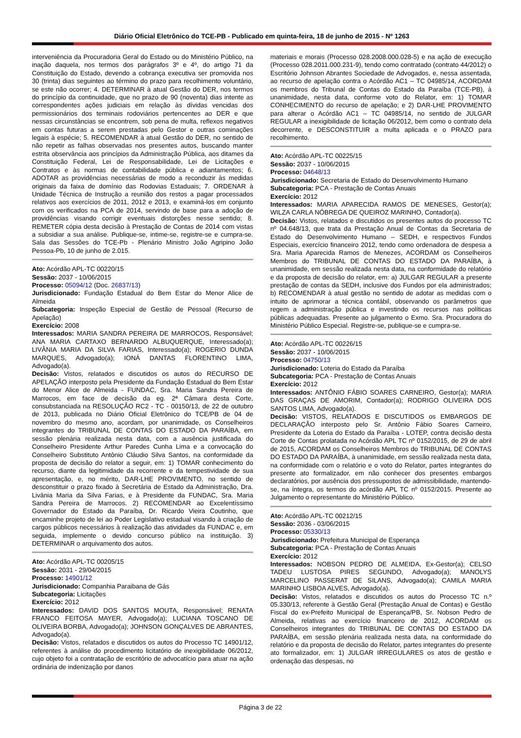Diário Oficial Eletrônico do TCE-PB - Publicado em quinta-feira, 18 de junho de 2015 - Nº 1263
interveniência da Procuradoria Geral do Estado ou do Ministério Público, na inação daquela, nos termos dos parágrafos 3º e 4º, do artigo 71 da Constituição do Estado, devendo a cobrança executiva ser promovida nos 30 (trinta) dias seguintes ao término do prazo para recolhimento voluntário, se este não ocorrer; 4. DETERMINAR à atual Gestão do DER, nos termos do princípio da continuidade, que no prazo de 90 (noventa) dias intente as correspondentes ações judiciais em relação às dívidas vencidas dos permissionários dos terminais rodoviários pertencentes ao DER e que nessas circunstâncias se encontrem, sob pena de multa, reflexos negativos em contas futuras a serem prestadas pelo Gestor e outras cominações legais à espécie; 5. RECOMENDAR à atual Gestão do DER, no sentido de não repetir as falhas observadas nos presentes autos, buscando manter estrita observância aos princípios da Administração Pública, aos ditames da Constituição Federal, Lei de Responsabilidade, Lei de Licitações e Contratos e às normas de contabilidade pública e adiantamentos; 6. ADOTAR as providências necessárias de modo a reconduzir às medidas originais da faixa de domínio das Rodovias Estaduais; 7. ORDENAR à Unidade Técnica de Instrução a reunião dos restos a pagar processados relativos aos exercícios de 2011, 2012 e 2013, e examiná-los em conjunto com os verificados na PCA de 2014, servindo de base para a adoção de providências visando corrigir eventuais distorções nesse sentido; 8. REMETER cópia desta decisão à Prestação de Contas de 2014 com vistas a subsidiar a sua análise. Publique-se, intime-se, registre-se e cumpra-se. Sala das Sessões do TCE-Pb - Plenário Ministro João Agripino João Pessoa-Pb, 10 de junho de 2.015.
Ato: Acórdão APL-TC 00220/15
Sessão: 2037 - 10/06/2015
Processo: 05094/12 (Doc. 26837/13)
Jurisdicionado: Fundação Estadual do Bem Estar do Menor Alice de Almeida
Subcategoria: Inspeção Especial de Gestão de Pessoal (Recurso de Apelação)
Exercício: 2008
Interessados: MARIA SANDRA PEREIRA DE MARROCOS, Responsável; ANA MARIA CARTAXO BERNARDO ALBUQUERQUE, Interessado(a); LIVÂNIA MARIA DA SILVA FARIAS, Interessado(a); ROGERIO DUNDA MARQUES, Advogado(a); IONÁ DANTAS FLORENTINO LIMA, Advogado(a).
Decisão: Vistos, relatados e discutidos os autos do RECURSO DE APELAÇÃO interposto pela Presidente da Fundação Estadual do Bem Estar do Menor Alice de Almeida - FUNDAC, Sra. Maria Sandra Pereira de Marrocos, em face de decisão da eg. 2ª Câmara desta Corte, consubstanciada na RESOLUÇÃO RC2 - TC - 00150/13, de 22 de outubro de 2013, publicada no Diário Oficial Eletrônico do TCE/PB de 04 de novembro do mesmo ano, acordam, por unanimidade, os Conselheiros integrantes do TRIBUNAL DE CONTAS DO ESTADO DA PARAÍBA, em sessão plenária realizada nesta data, com a ausência justificada do Conselheiro Presidente Arthur Paredes Cunha Lima e a convocação do Conselheiro Substituto Antônio Cláudio Silva Santos, na conformidade da proposta de decisão do relator a seguir, em: 1) TOMAR conhecimento do recurso, diante da legitimidade da recorrente e da tempestividade de sua apresentação, e, no mérito, DAR-LHE PROVIMENTO, no sentido de desconstituir o prazo fixado à Secretária de Estado da Administração, Dra. Livânia Maria da Silva Farias, e à Presidente da FUNDAC, Sra. Maria Sandra Pereira de Marrocos. 2) RECOMENDAR ao Excelentíssimo Governador do Estado da Paraíba, Dr. Ricardo Vieira Coutinho, que encaminhe projeto de lei ao Poder Legislativo estadual visando à criação de cargos públicos necessários à realização das atividades da FUNDAC e, em seguida, implemente o devido concurso público na instituição. 3) DETERMINAR o arquivamento dos autos.
Ato: Acórdão APL-TC 00205/15
Sessão: 2031 - 29/04/2015
Processo: 14901/12
Jurisdicionado: Companhia Paraibana de Gás
Subcategoria: Licitações
Exercício: 2012
Interessados: DAVID DOS SANTOS MOUTA, Responsável; RENATA FRANCO FEITOSA MAYER, Advogado(a); LUCIANA TOSCANO DE OLIVEIRA BORBA, Advogado(a); JOHNSON GONÇALVES DE ABRANTES, Advogado(a).
Decisão: Vistos, relatados e discutidos os autos do Processo TC 14901/12, referentes à análise do procedimento licitatório de inexigibilidade 06/2012, cujo objeto foi a contratação de escritório de advocatício para atuar na ação ordinária de indenização por danos
materiais e morais (Processo 028.2008.000.028-5) e na ação de execução (Processo 028.2011.000.231-9), tendo como contratado (contrato 44/2012) o Escritório Johnson Abrantes Sociedade de Advogados, e, nessa assentada, ao recurso de apelação contra o Acórdão AC1 – TC 04985/14, ACORDAM os membros do Tribunal de Contas do Estado da Paraíba (TCE-PB), à unanimidade, nesta data, conforme voto do Relator, em: 1) TOMAR CONHECIMENTO do recurso de apelação; e 2) DAR-LHE PROVIMENTO para alterar o Acórdão AC1 – TC 04985/14, no sentido de JULGAR REGULAR a inexigibilidade de licitação 06/2012, bem como o contrato dela decorrente, e DESCONSTITUIR a multa aplicada e o PRAZO para recolhimento.
Ato: Acórdão APL-TC 00225/15
Sessão: 2037 - 10/06/2015
Processo: 04648/13
Jurisdicionado: Secretaria de Estado do Desenvolvimento Humano
Subcategoria: PCA - Prestação de Contas Anuais
Exercício: 2012
Interessados: MARIA APARECIDA RAMOS DE MENESES, Gestor(a); WILZA CARLA NÓBREGA DE QUEIROZ MARINHO, Contador(a).
Decisão: Vistos, relatados e discutidos os presentes autos do processo TC nº 04.648/13, que trata da Prestação Anual de Contas da Secretaria de Estado do Desenvolvimento Humano – SEDH, e respectivos Fundos Especiais, exercício financeiro 2012, tendo como ordenadora de despesa a Sra. Maria Aparecida Ramos de Menezes, ACORDAM os Conselheiros Membros do TRIBUNAL DE CONTAS DO ESTADO DA PARAÍBA, à unanimidade, em sessão realizada nesta data, na conformidade do relatório e da proposta de decisão do relator, em: a) JULGAR REGULAR a presente prestação de contas da SEDH, inclusive dos Fundos por ela administrados; b) RECOMENDAR à atual gestão no sentido de adotar as medidas com o intuito de aprimorar a técnica contábil, observando os parâmetros que regem a administração pública e investindo os recursos nas políticas públicas adequadas. Presente ao julgamento o Exmo. Sra. Procuradora do Ministério Público Especial. Registre-se, publique-se e cumpra-se.
Ato: Acórdão APL-TC 00226/15
Sessão: 2037 - 10/06/2015
Processo: 04750/13
Jurisdicionado: Loteria do Estado da Paraíba
Subcategoria: PCA - Prestação de Contas Anuais
Exercício: 2012
Interessados: ANTÔNIO FÁBIO SOARES CARNEIRO, Gestor(a); MARIA DAS GRAÇAS DE AMORIM, Contador(a); RODRIGO OLIVEIRA DOS SANTOS LIMA, Advogado(a).
Decisão: VISTOS, RELATADOS E DISCUTIDOS os EMBARGOS DE DECLARAÇÃO interposto pelo Sr. Antônio Fábio Soares Carneiro, Presidente da Loteria do Estado da Paraíba - LOTEP, contra decisão desta Corte de Contas prolatada no Acórdão APL TC nº 0152/2015, de 29 de abril de 2015, ACORDAM os Conselheiros Membros do TRIBUNAL DE CONTAS DO ESTADO DA PARAÍBA, à unanimidade, em sessão realizada nesta data, na conformidade com o relatório e o voto do Relator, partes integrantes do presente ato formalizador, em não conhecer dos presentes embargos declaratórios, por ausência dos pressupostos de admissibilidade, mantendo-se, na íntegra, os termos do acórdão APL TC nº 0152/2015. Presente ao Julgamento o representante do Ministério Público.
Ato: Acórdão APL-TC 00212/15
Sessão: 2036 - 03/06/2015
Processo: 05330/13
Jurisdicionado: Prefeitura Municipal de Esperança
Subcategoria: PCA - Prestação de Contas Anuais
Exercício: 2012
Interessados: NOBSON PEDRO DE ALMEIDA, Ex-Gestor(a); CELSO TADEU LUSTOSA PIRES SEGUNDO, Advogado(a); MANOLYS MARCELINO PASSERAT DE SILANS, Advogado(a); CAMILA MARIA MARINHO LISBOA ALVES, Advogado(a).
Decisão: Vistos, relatados e discutidos os autos do Processo TC n.º 05.330/13, referente à Gestão Geral (Prestação Anual de Contas) e Gestão Fiscal do ex-Prefeito Municipal de Esperança/PB, Sr. Nobson Pedro de Almeida, relativas ao exercício financeiro de 2012, ACORDAM os Conselheiros integrantes do TRIBUNAL DE CONTAS DO ESTADO DA PARAÍBA, em sessão plenária realizada nesta data, na conformidade do relatório e da proposta de decisão do Relator, partes integrantes do presente ato formalizador, em: 1) JULGAR IRREGULARES os atos de gestão e ordenação das despesas, no
Página 3 de 22